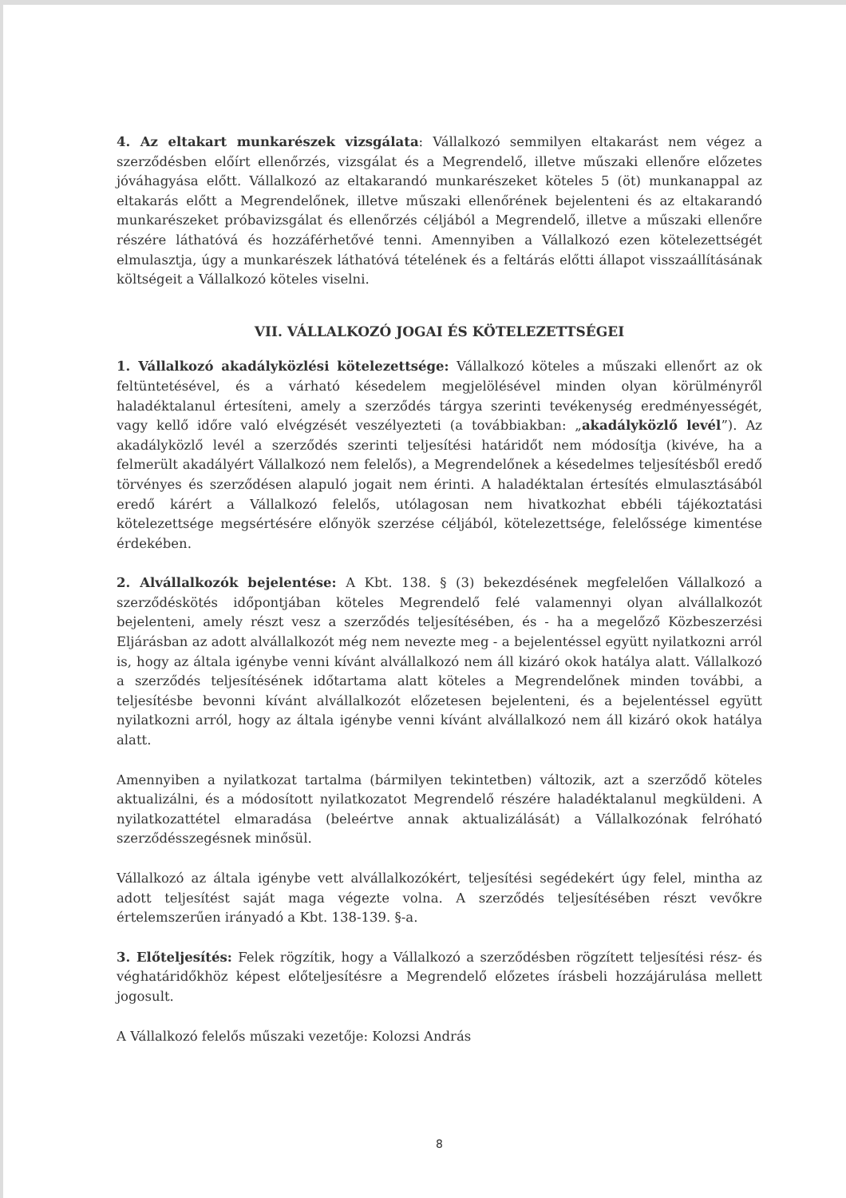4. Az eltakart munkarészek vizsgálata: Vállalkozó semmilyen eltakarást nem végez a szerződésben előírt ellenőrzés, vizsgálat és a Megrendelő, illetve műszaki ellenőre előzetes jóváhagyása előtt. Vállalkozó az eltakarandó munkarészeket köteles 5 (öt) munkanappal az eltakarás előtt a Megrendelőnek, illetve műszaki ellenőrének bejelenteni és az eltakarandó munkarészeket próbavizsgálat és ellenőrzés céljából a Megrendelő, illetve a műszaki ellenőre részére láthatóvá és hozzáférhetővé tenni. Amennyiben a Vállalkozó ezen kötelezettségét elmulasztja, úgy a munkarészek láthatóvá tételének és a feltárás előtti állapot visszaállításának költségeit a Vállalkozó köteles viselni.
VII. VÁLLALKOZÓ JOGAI ÉS KÖTELEZETTSÉGEI
1. Vállalkozó akadályközlési kötelezettsége: Vállalkozó köteles a műszaki ellenőrt az ok feltüntetésével, és a várható késedelem megjelölésével minden olyan körülményről haladéktalanul értesíteni, amely a szerződés tárgya szerinti tevékenység eredményességét, vagy kellő időre való elvégzését veszélyezteti (a továbbiakban: „akadályközlő levél”). Az akadályközlő levél a szerződés szerinti teljesítési határidőt nem módosítja (kivéve, ha a felmerült akadályért Vállalkozó nem felelős), a Megrendelőnek a késedelmes teljesítésből eredő törvényes és szerződésen alapuló jogait nem érinti. A haladéktalan értesítés elmulasztásából eredő kárért a Vállalkozó felelős, utólagosan nem hivatkozhat ebbéli tájékoztatási kötelezettsége megsértésére előnyök szerzése céljából, kötelezettsége, felelőssége kimentése érdekében.
2. Alvállalkozók bejelentése: A Kbt. 138. § (3) bekezdésének megfelelően Vállalkozó a szerződéskötés időpontjában köteles Megrendelő felé valamennyi olyan alvállalkozót bejelenteni, amely részt vesz a szerződés teljesítésében, és - ha a megelőző Közbeszerzési Eljárásban az adott alvállalkozót még nem nevezte meg - a bejelentéssel együtt nyilatkozni arról is, hogy az általa igénybe venni kívánt alvállalkozó nem áll kizáró okok hatálya alatt. Vállalkozó a szerződés teljesítésének időtartama alatt köteles a Megrendelőnek minden további, a teljesítésbe bevonni kívánt alvállalkozót előzetesen bejelenteni, és a bejelentéssel együtt nyilatkozni arról, hogy az általa igénybe venni kívánt alvállalkozó nem áll kizáró okok hatálya alatt.
Amennyiben a nyilatkozat tartalma (bármilyen tekintetben) változik, azt a szerződő köteles aktualizálni, és a módosított nyilatkozatot Megrendelő részére haladéktalanul megküldeni. A nyilatkozattétel elmaradása (beleértve annak aktualizálását) a Vállalkozónak felróható szerződésszegésnek minősül.
Vállalkozó az általa igénybe vett alvállalkozókért, teljesítési segédekért úgy felel, mintha az adott teljesítést saját maga végezte volna. A szerződés teljesítésében részt vevőkre értelemszerűen irányadó a Kbt. 138-139. §-a.
3. Előteljesítés: Felek rögzítik, hogy a Vállalkozó a szerződésben rögzített teljesítési rész- és véghatáridőkhöz képest előteljesítésre a Megrendelő előzetes írásbeli hozzájárulása mellett jogosult.
A Vállalkozó felelős műszaki vezetője: Kolozsi András
8